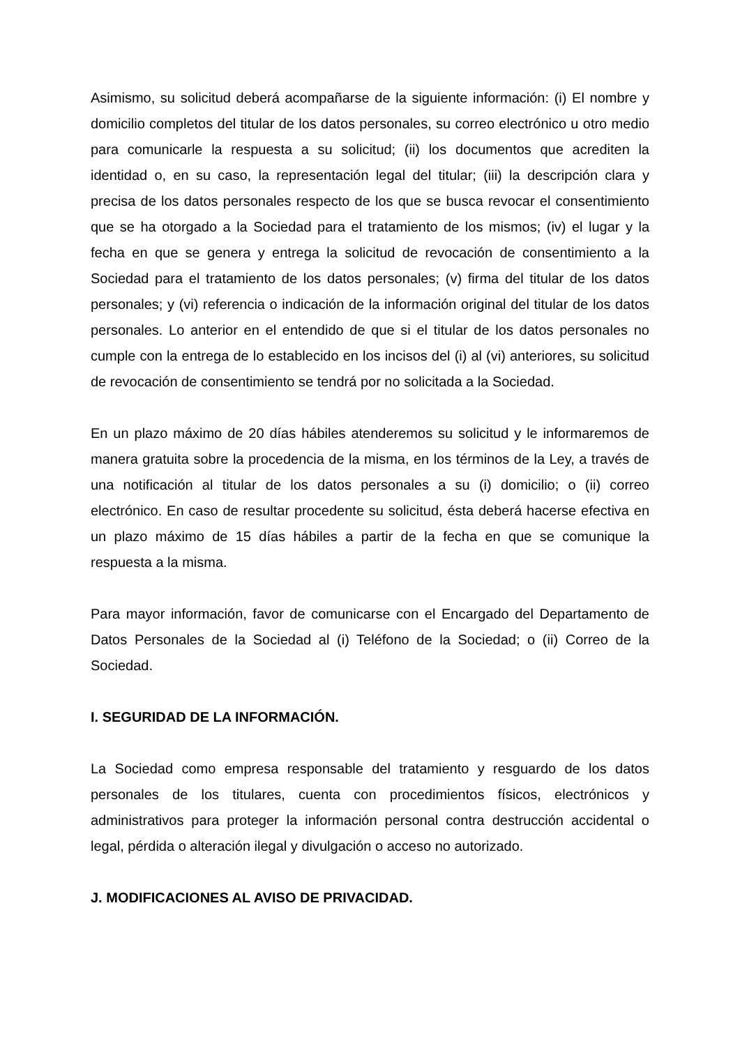Asimismo, su solicitud deberá acompañarse de la siguiente información: (i) El nombre y domicilio completos del titular de los datos personales, su correo electrónico u otro medio para comunicarle la respuesta a su solicitud; (ii) los documentos que acrediten la identidad o, en su caso, la representación legal del titular; (iii) la descripción clara y precisa de los datos personales respecto de los que se busca revocar el consentimiento que se ha otorgado a la Sociedad para el tratamiento de los mismos; (iv) el lugar y la fecha en que se genera y entrega la solicitud de revocación de consentimiento a la Sociedad para el tratamiento de los datos personales; (v) firma del titular de los datos personales; y (vi) referencia o indicación de la información original del titular de los datos personales. Lo anterior en el entendido de que si el titular de los datos personales no cumple con la entrega de lo establecido en los incisos del (i) al (vi) anteriores, su solicitud de revocación de consentimiento se tendrá por no solicitada a la Sociedad.
En un plazo máximo de 20 días hábiles atenderemos su solicitud y le informaremos de manera gratuita sobre la procedencia de la misma, en los términos de la Ley, a través de una notificación al titular de los datos personales a su (i) domicilio; o (ii) correo electrónico. En caso de resultar procedente su solicitud, ésta deberá hacerse efectiva en un plazo máximo de 15 días hábiles a partir de la fecha en que se comunique la respuesta a la misma.
Para mayor información, favor de comunicarse con el Encargado del Departamento de Datos Personales de la Sociedad al (i) Teléfono de la Sociedad; o (ii) Correo de la Sociedad.
I. SEGURIDAD DE LA INFORMACIÓN.
La Sociedad como empresa responsable del tratamiento y resguardo de los datos personales de los titulares, cuenta con procedimientos físicos, electrónicos y administrativos para proteger la información personal contra destrucción accidental o legal, pérdida o alteración ilegal y divulgación o acceso no autorizado.
J. MODIFICACIONES AL AVISO DE PRIVACIDAD.